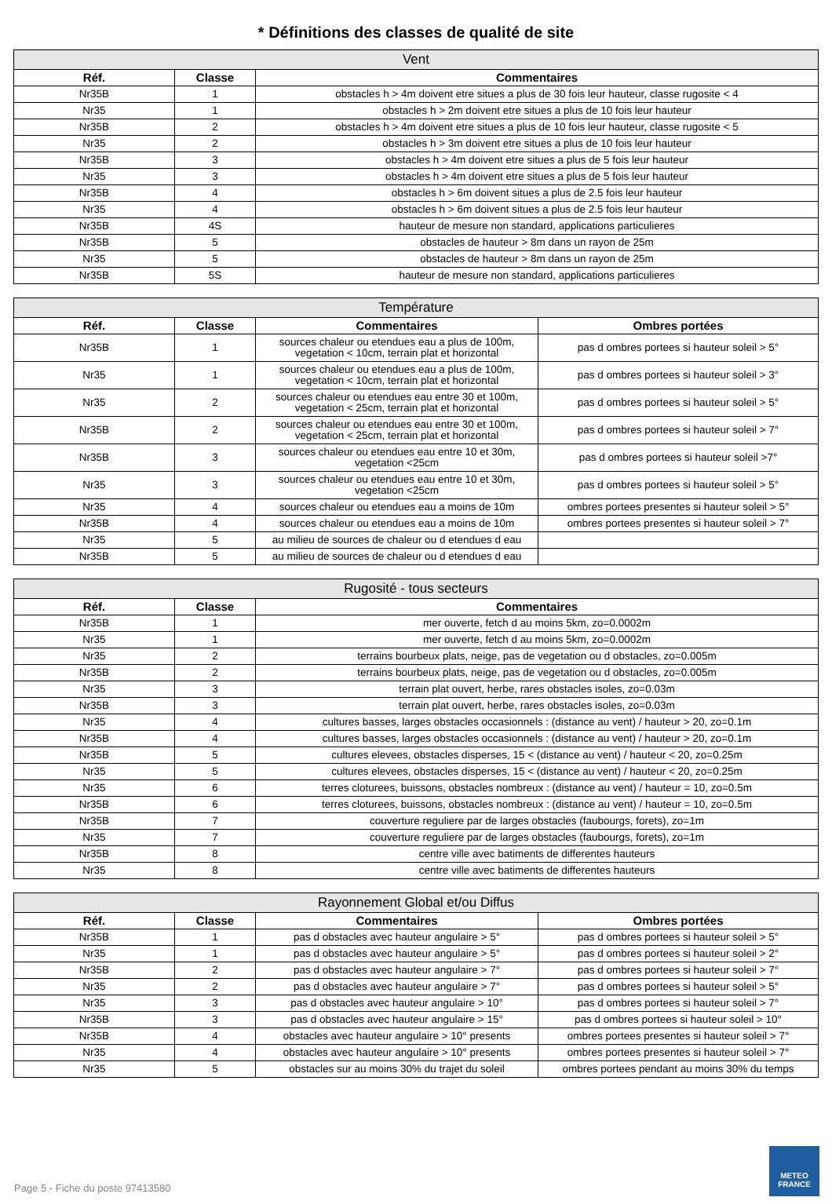* Définitions des classes de qualité de site
| Vent | | |
| --- | --- | --- |
| Réf. | Classe | Commentaires |
| Nr35B | 1 | obstacles h > 4m doivent etre situes a plus de 30 fois leur hauteur, classe rugosite < 4 |
| Nr35 | 1 | obstacles h > 2m doivent etre situes a plus de 10 fois leur hauteur |
| Nr35B | 2 | obstacles h > 4m doivent etre situes a plus de 10 fois leur hauteur, classe rugosite < 5 |
| Nr35 | 2 | obstacles h > 3m doivent etre situes a plus de 10 fois leur hauteur |
| Nr35B | 3 | obstacles h > 4m doivent etre situes a plus de 5 fois leur hauteur |
| Nr35 | 3 | obstacles h > 4m doivent etre situes a plus de 5 fois leur hauteur |
| Nr35B | 4 | obstacles h > 6m doivent situes a plus de 2.5 fois leur hauteur |
| Nr35 | 4 | obstacles h > 6m doivent situes a plus de 2.5 fois leur hauteur |
| Nr35B | 4S | hauteur de mesure non standard, applications particulieres |
| Nr35B | 5 | obstacles de hauteur > 8m dans un rayon de 25m |
| Nr35 | 5 | obstacles de hauteur > 8m dans un rayon de 25m |
| Nr35B | 5S | hauteur de mesure non standard, applications particulieres |
| Température | | | |
| --- | --- | --- | --- |
| Réf. | Classe | Commentaires | Ombres portées |
| Nr35B | 1 | sources chaleur ou etendues eau a plus de 100m, vegetation < 10cm, terrain plat et horizontal | pas d ombres portees si hauteur soleil > 5° |
| Nr35 | 1 | sources chaleur ou etendues eau a plus de 100m, vegetation < 10cm, terrain plat et horizontal | pas d ombres portees si hauteur soleil > 3° |
| Nr35 | 2 | sources chaleur ou etendues eau entre 30 et 100m, vegetation < 25cm, terrain plat et horizontal | pas d ombres portees si hauteur soleil > 5° |
| Nr35B | 2 | sources chaleur ou etendues eau entre 30 et 100m, vegetation < 25cm, terrain plat et horizontal | pas d ombres portees si hauteur soleil > 7° |
| Nr35B | 3 | sources chaleur ou etendues eau entre 10 et 30m, vegetation <25cm | pas d ombres portees si hauteur soleil >7° |
| Nr35 | 3 | sources chaleur ou etendues eau entre 10 et 30m, vegetation <25cm | pas d ombres portees si hauteur soleil > 5° |
| Nr35 | 4 | sources chaleur ou etendues eau a moins de 10m | ombres portees presentes si hauteur soleil > 5° |
| Nr35B | 4 | sources chaleur ou etendues eau a moins de 10m | ombres portees presentes si hauteur soleil > 7° |
| Nr35 | 5 | au milieu de sources de chaleur ou d etendues d eau | |
| Nr35B | 5 | au milieu de sources de chaleur ou d etendues d eau | |
| Rugosité - tous secteurs | | |
| --- | --- | --- |
| Réf. | Classe | Commentaires |
| Nr35B | 1 | mer ouverte, fetch d au moins 5km, zo=0.0002m |
| Nr35 | 1 | mer ouverte, fetch d au moins 5km, zo=0.0002m |
| Nr35 | 2 | terrains bourbeux plats, neige, pas de vegetation ou d obstacles, zo=0.005m |
| Nr35B | 2 | terrains bourbeux plats, neige, pas de vegetation ou d obstacles, zo=0.005m |
| Nr35 | 3 | terrain plat ouvert, herbe, rares obstacles isoles, zo=0.03m |
| Nr35B | 3 | terrain plat ouvert, herbe, rares obstacles isoles, zo=0.03m |
| Nr35 | 4 | cultures basses, larges obstacles occasionnels : (distance au vent) / hauteur > 20, zo=0.1m |
| Nr35B | 4 | cultures basses, larges obstacles occasionnels : (distance au vent) / hauteur > 20, zo=0.1m |
| Nr35B | 5 | cultures elevees, obstacles disperses, 15 < (distance au vent) / hauteur < 20, zo=0.25m |
| Nr35 | 5 | cultures elevees, obstacles disperses, 15 < (distance au vent) / hauteur < 20, zo=0.25m |
| Nr35 | 6 | terres cloturees, buissons, obstacles nombreux : (distance au vent) / hauteur = 10, zo=0.5m |
| Nr35B | 6 | terres cloturees, buissons, obstacles nombreux : (distance au vent) / hauteur = 10, zo=0.5m |
| Nr35B | 7 | couverture reguliere par de larges obstacles (faubourgs, forets), zo=1m |
| Nr35 | 7 | couverture reguliere par de larges obstacles (faubourgs, forets), zo=1m |
| Nr35B | 8 | centre ville avec batiments de differentes hauteurs |
| Nr35 | 8 | centre ville avec batiments de differentes hauteurs |
| Rayonnement Global et/ou Diffus | | | |
| --- | --- | --- | --- |
| Réf. | Classe | Commentaires | Ombres portées |
| Nr35B | 1 | pas d obstacles avec hauteur angulaire > 5° | pas d ombres portees si hauteur soleil > 5° |
| Nr35 | 1 | pas d obstacles avec hauteur angulaire > 5° | pas d ombres portees si hauteur soleil > 2° |
| Nr35B | 2 | pas d obstacles avec hauteur angulaire > 7° | pas d ombres portees si hauteur soleil > 7° |
| Nr35 | 2 | pas d obstacles avec hauteur angulaire > 7° | pas d ombres portees si hauteur soleil > 5° |
| Nr35 | 3 | pas d obstacles avec hauteur angulaire > 10° | pas d ombres portees si hauteur soleil > 7° |
| Nr35B | 3 | pas d obstacles avec hauteur angulaire > 15° | pas d ombres portees si hauteur soleil > 10° |
| Nr35B | 4 | obstacles avec hauteur angulaire > 10° presents | ombres portees presentes si hauteur soleil > 7° |
| Nr35 | 4 | obstacles avec hauteur angulaire > 10° presents | ombres portees presentes si hauteur soleil > 7° |
| Nr35 | 5 | obstacles sur au moins 30% du trajet du soleil | ombres portees pendant au moins 30% du temps |
Page 5 - Fiche du poste 97413580
METEO
FRANCE